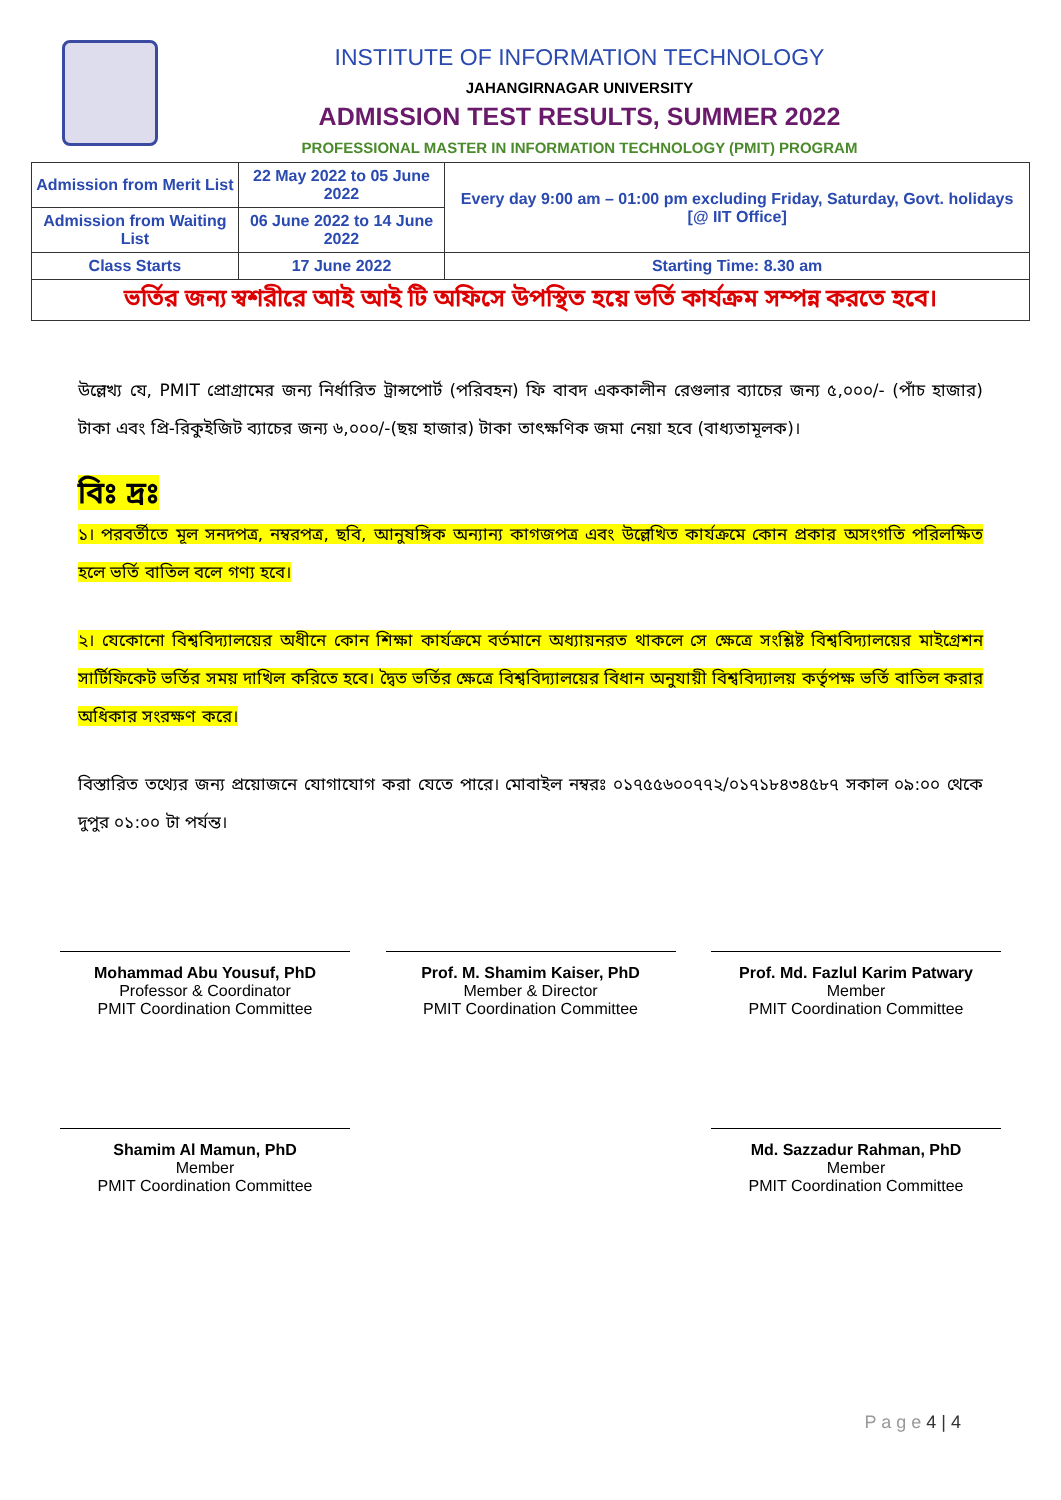INSTITUTE OF INFORMATION TECHNOLOGY
JAHANGIRNAGAR UNIVERSITY
ADMISSION TEST RESULTS, SUMMER 2022
PROFESSIONAL MASTER IN INFORMATION TECHNOLOGY (PMIT) PROGRAM
| Admission from Merit List | 22 May 2022 to 05 June 2022 | Every day 9:00 am – 01:00 pm excluding Friday, Saturday, Govt. holidays [@ IIT Office] |
| Admission from Waiting List | 06 June 2022 to 14 June 2022 | |
| Class Starts | 17 June 2022 | Starting Time: 8.30 am |
| ভর্তির জন্য স্বশরীরে আই আই টি অফিসে উপস্থিত হয়ে ভর্তি কার্যক্রম সম্পন্ন করতে হবে। | | |
উল্লেখ্য যে, PMIT প্রোগ্রামের জন্য নির্ধারিত ট্রান্সপোর্ট (পরিবহন) ফি বাবদ এককালীন রেগুলার ব্যাচের জন্য ৫,০০০/- (পাঁচ হাজার) টাকা এবং প্রি-রিকুইজিট ব্যাচের জন্য ৬,০০০/-(ছয় হাজার) টাকা তাৎক্ষণিক জমা নেয়া হবে (বাধ্যতামূলক)।
বিঃ দ্রঃ
১। পরবর্তীতে মূল সনদপত্র, নম্বরপত্র, ছবি, আনুষঙ্গিক অন্যান্য কাগজপত্র এবং উল্লেখিত কার্যক্রমে কোন প্রকার অসংগতি পরিলক্ষিত হলে ভর্তি বাতিল বলে গণ্য হবে।
২। যেকোনো বিশ্ববিদ্যালয়ের অধীনে কোন শিক্ষা কার্যক্রমে বর্তমানে অধ্যায়নরত থাকলে সে ক্ষেত্রে সংশ্লিষ্ট বিশ্ববিদ্যালয়ের মাইগ্রেশন সার্টিফিকেট ভর্তির সময় দাখিল করিতে হবে। দ্বৈত ভর্তির ক্ষেত্রে বিশ্ববিদ্যালয়ের বিধান অনুযায়ী বিশ্ববিদ্যালয় কর্তৃপক্ষ ভর্তি বাতিল করার অধিকার সংরক্ষণ করে।
বিস্তারিত তথ্যের জন্য প্রয়োজনে যোগাযোগ করা যেতে পারে। মোবাইল নম্বরঃ ০১৭৫৫৬০০৭৭২/০১৭১৮৪৩৪৫৮৭ সকাল ০৯:০০ থেকে দুপুর ০১:০০ টা পর্যন্ত।
Mohammad Abu Yousuf, PhD
Professor & Coordinator
PMIT Coordination Committee
Prof. M. Shamim Kaiser, PhD
Member & Director
PMIT Coordination Committee
Prof. Md. Fazlul Karim Patwary
Member
PMIT Coordination Committee
Shamim Al Mamun, PhD
Member
PMIT Coordination Committee
Md. Sazzadur Rahman, PhD
Member
PMIT Coordination Committee
P a g e 4 | 4